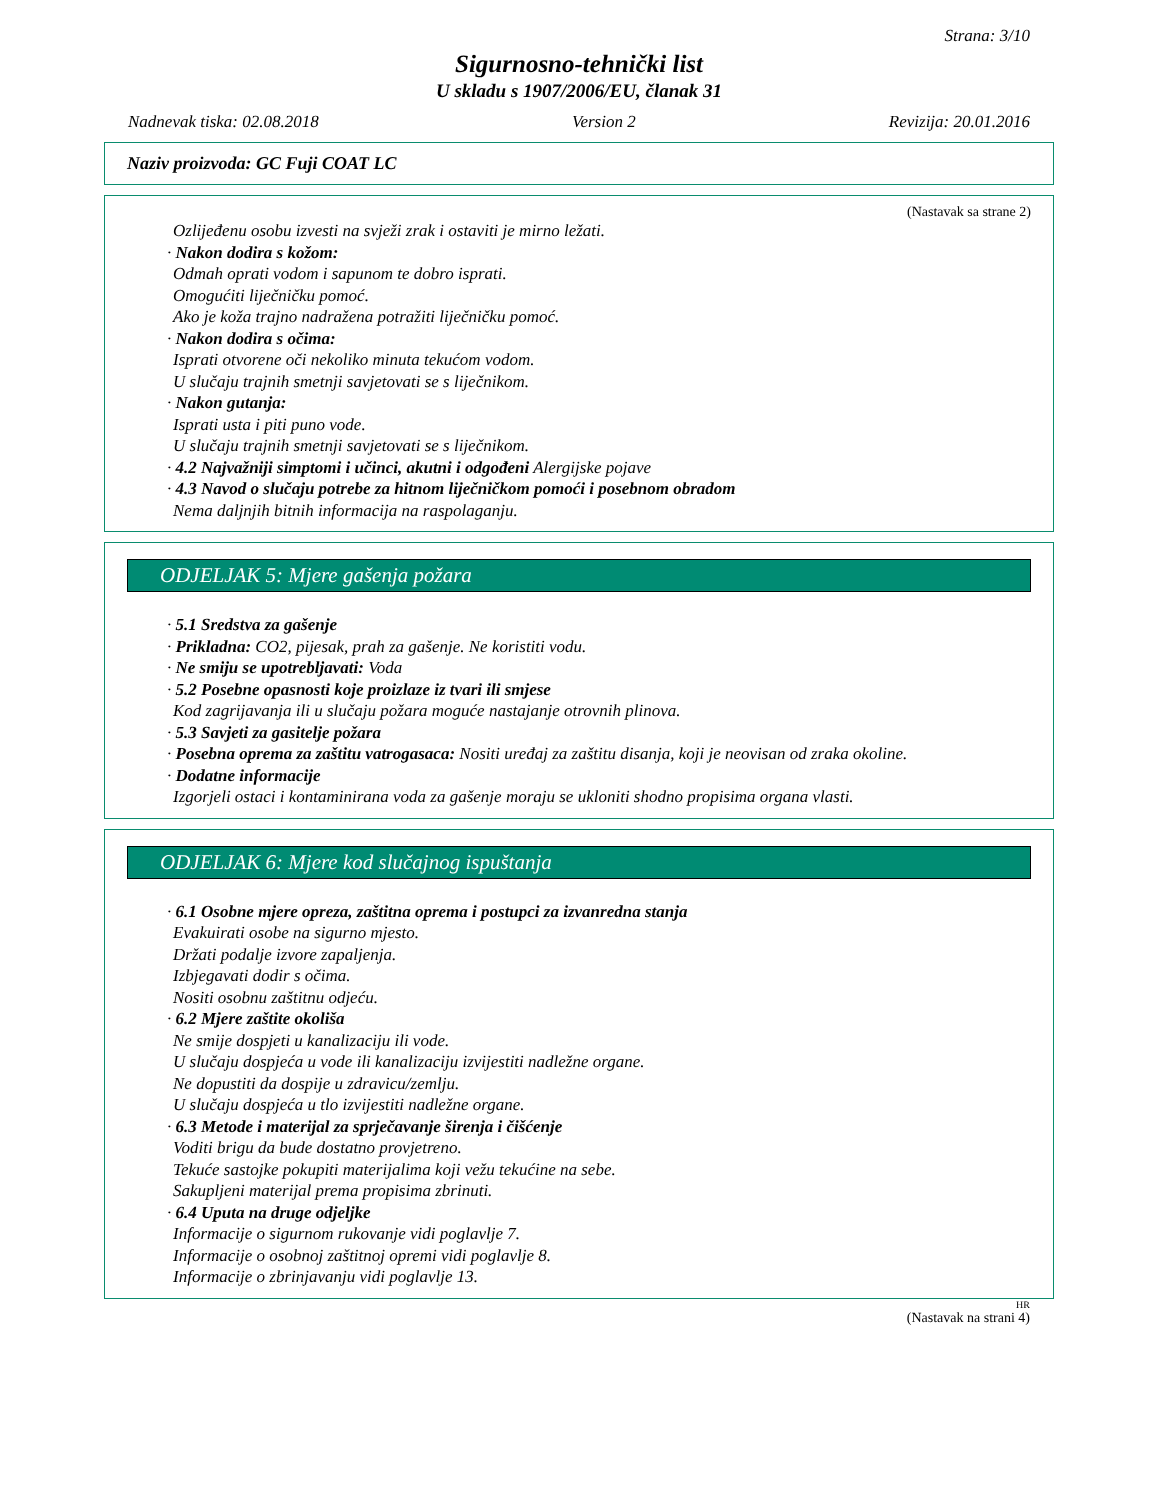Strana: 3/10
Sigurnosno-tehnički list
U skladu s 1907/2006/EU, članak 31
Nadnevak tiska: 02.08.2018 Version 2 Revizija: 20.01.2016
Naziv proizvoda: GC Fuji COAT LC
(Nastavak sa strane 2)
Ozlijeđenu osobu izvesti na svježi zrak i ostaviti je mirno ležati.
· Nakon dodira s kožom:
Odmah oprati vodom i sapunom te dobro isprati.
Omogućiti liječničku pomoć.
Ako je koža trajno nadražena potražiti liječničku pomoć.
· Nakon dodira s očima:
Isprati otvorene oči nekoliko minuta tekućom vodom.
U slučaju trajnih smetnji savjetovati se s liječnikom.
· Nakon gutanja:
Isprati usta i piti puno vode.
U slučaju trajnih smetnji savjetovati se s liječnikom.
· 4.2 Najvažniji simptomi i učinci, akutni i odgođeni Alergijske pojave
· 4.3 Navod o slučaju potrebe za hitnom liječničkom pomoći i posebnom obradom
Nema daljnjih bitnih informacija na raspolaganju.
ODJELJAK 5: Mjere gašenja požara
· 5.1 Sredstva za gašenje
· Prikladna: CO2, pijesak, prah za gašenje. Ne koristiti vodu.
· Ne smiju se upotrebljavati: Voda
· 5.2 Posebne opasnosti koje proizlaze iz tvari ili smjese
Kod zagrijavanja ili u slučaju požara moguće nastajanje otrovnih plinova.
· 5.3 Savjeti za gasitelje požara
· Posebna oprema za zaštitu vatrogasaca: Nositi uređaj za zaštitu disanja, koji je neovisan od zraka okoline.
· Dodatne informacije
Izgorjeli ostaci i kontaminirana voda za gašenje moraju se ukloniti shodno propisima organa vlasti.
ODJELJAK 6: Mjere kod slučajnog ispuštanja
· 6.1 Osobne mjere opreza, zaštitna oprema i postupci za izvanredna stanja
Evakuirati osobe na sigurno mjesto.
Držati podalje izvore zapaljenja.
Izbjegavati dodir s očima.
Nositi osobnu zaštitnu odjeću.
· 6.2 Mjere zaštite okoliša
Ne smije dospjeti u kanalizaciju ili vode.
U slučaju dospjeća u vode ili kanalizaciju izvijestiti nadležne organe.
Ne dopustiti da dospije u zdravicu/zemlju.
U slučaju dospjeća u tlo izvijestiti nadležne organe.
· 6.3 Metode i materijal za sprječavanje širenja i čišćenje
Voditi brigu da bude dostatno provjetreno.
Tekuće sastojke pokupiti materijalima koji vežu tekućine na sebe.
Sakupljeni materijal prema propisima zbrinuti.
· 6.4 Uputa na druge odjeljke
Informacije o sigurnom rukovanje vidi poglavlje 7.
Informacije o osobnoj zaštitnoj opremi vidi poglavlje 8.
Informacije o zbrinjavanju vidi poglavlje 13.
HR
(Nastavak na strani 4)